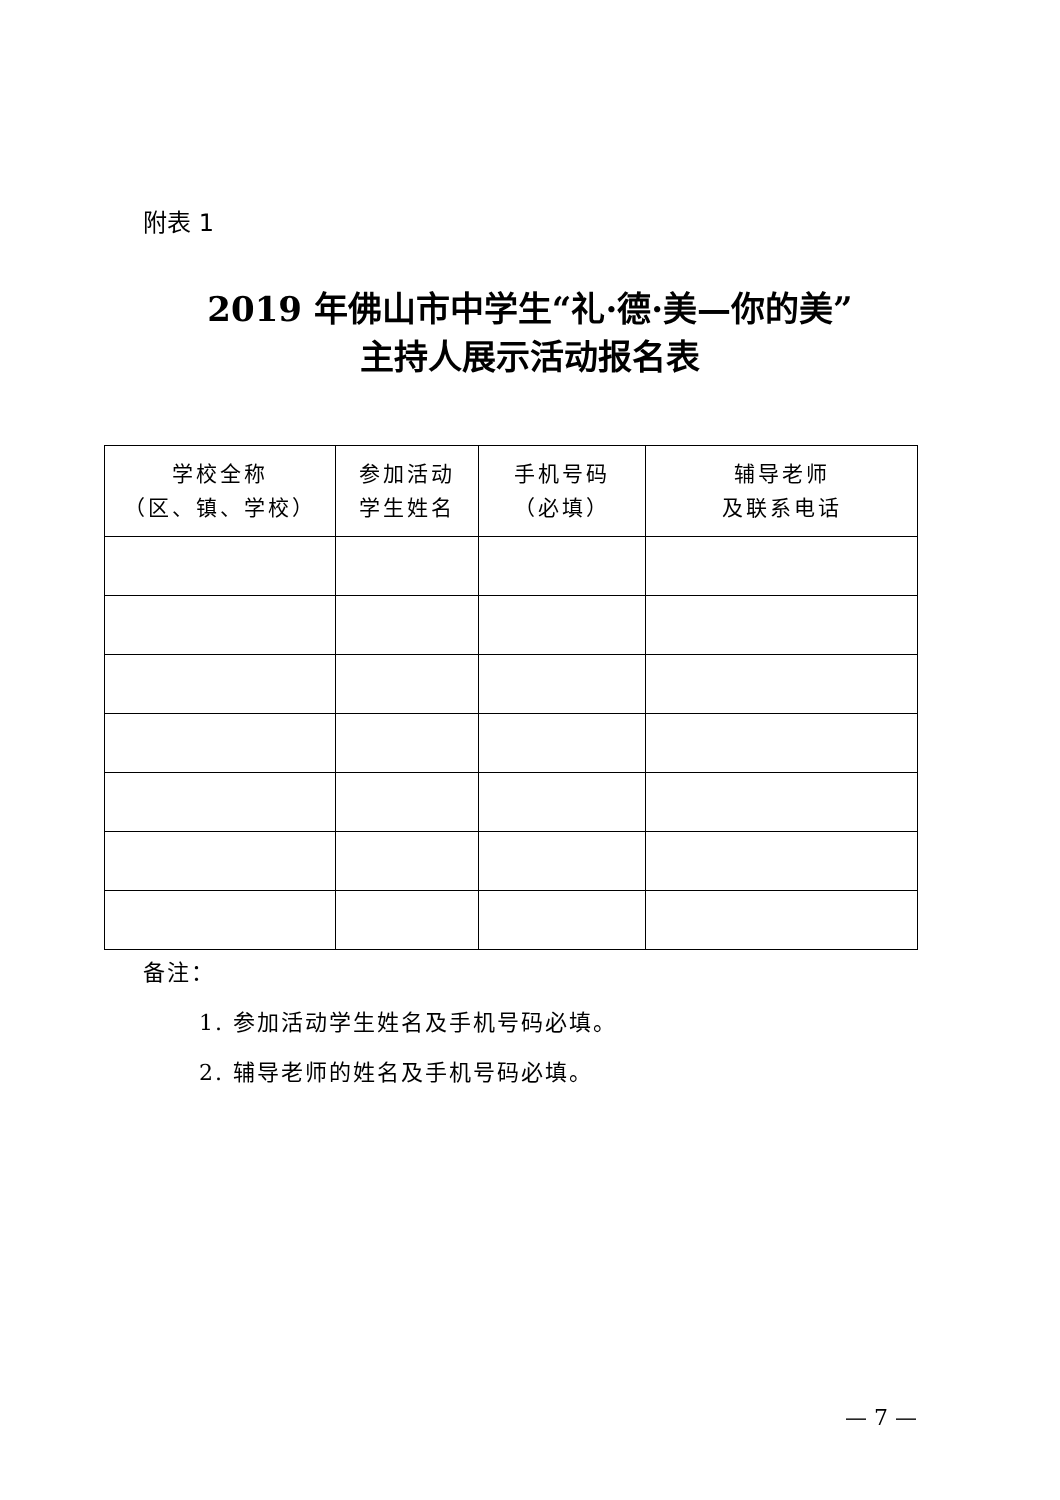附表 1
2019 年佛山市中学生“礼·德·美—你的美”
主持人展示活动报名表
| 学校全称 （区、镇、学校） | 参加活动 学生姓名 | 手机号码 （必填） | 辅导老师 及联系电话 |
| --- | --- | --- | --- |
备注：
1. 参加活动学生姓名及手机号码必填。
2. 辅导老师的姓名及手机号码必填。
— 7 —